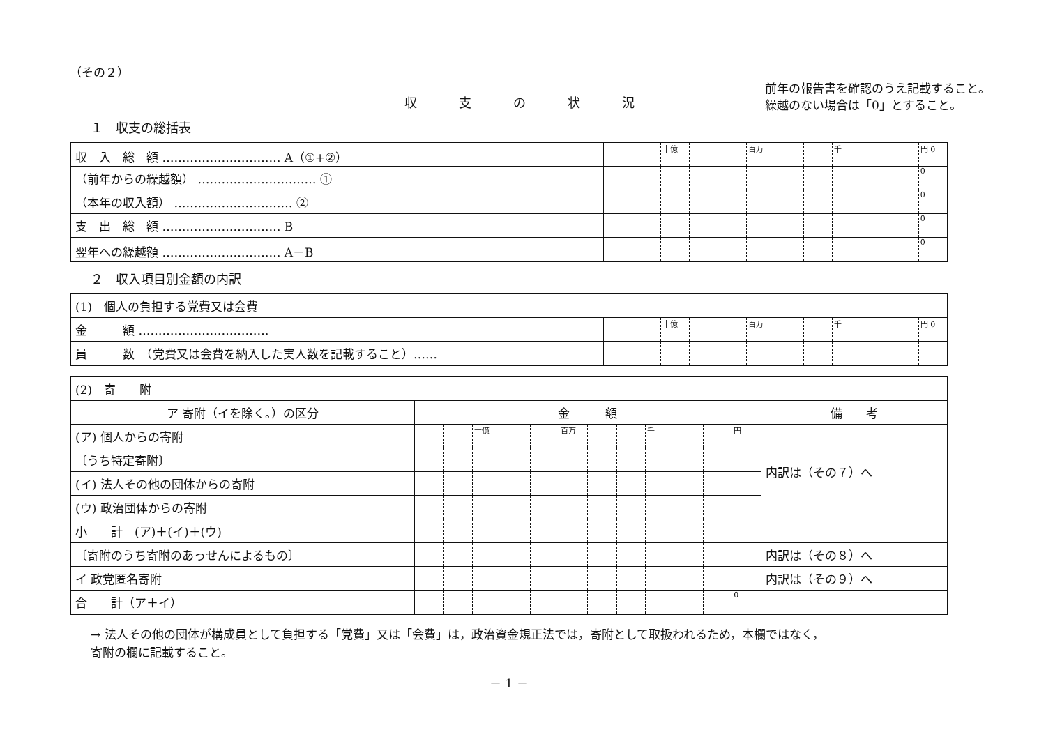（その２）
前年の報告書を確認のうえ記載すること。
繰越のない場合は「0」とすること。
収支の状況
１　収支の総括表
| 収 入 総 額 ………………………… A（①+②） | | | 十億 | | | 百万 | | | 千 | | | 円 0 |
| （前年からの繰越額） ………………………… ① | | | | | | | | | | | | 0 |
| （本年の収入額） ………………………… ② | | | | | | | | | | | | 0 |
| 支 出 総 額 ………………………… B | | | | | | | | | | | | 0 |
| 翌年への繰越額 ………………………… A－B | | | | | | | | | | | | 0 |
２　収入項目別金額の内訳
| (1) 個人の負担する党費又は会費 | | | | | | | | | | | | |
| 金 額 …………………………… | | | 十億 | | | 百万 | | | 千 | | | 円 0 |
| 員 数 （党費又は会費を納入した実人数を記載すること）…… | | | | | | | | | | | | |
| (2) 寄 附 | | | | | | | | | | | | | |
| ア 寄附（イを除く。）の区分 | 金 額 | | | | | | | | | | | | 備 考 |
| (ア) 個人からの寄附 | | | 十億 | | | 百万 | | | 千 | | | 円 | 内訳は（その７）へ |
| 〔うち特定寄附〕 | | | | | | | | | | | | | |
| (イ) 法人その他の団体からの寄附 | | | | | | | | | | | | | |
| (ウ) 政治団体からの寄附 | | | | | | | | | | | | | |
| 小 計 (ア)＋(イ)＋(ウ) | | | | | | | | | | | | | |
| 〔寄附のうち寄附のあっせんによるもの〕 | | | | | | | | | | | | | 内訳は（その８）へ |
| イ 政党匿名寄附 | | | | | | | | | | | | | 内訳は（その９）へ |
| 合 計（ア＋イ） | | | | | | | | | | | | 0 | |
→ 法人その他の団体が構成員として負担する「党費」又は「会費」は，政治資金規正法では，寄附として取扱われるため，本欄ではなく，
寄附の欄に記載すること。
－ 1 －